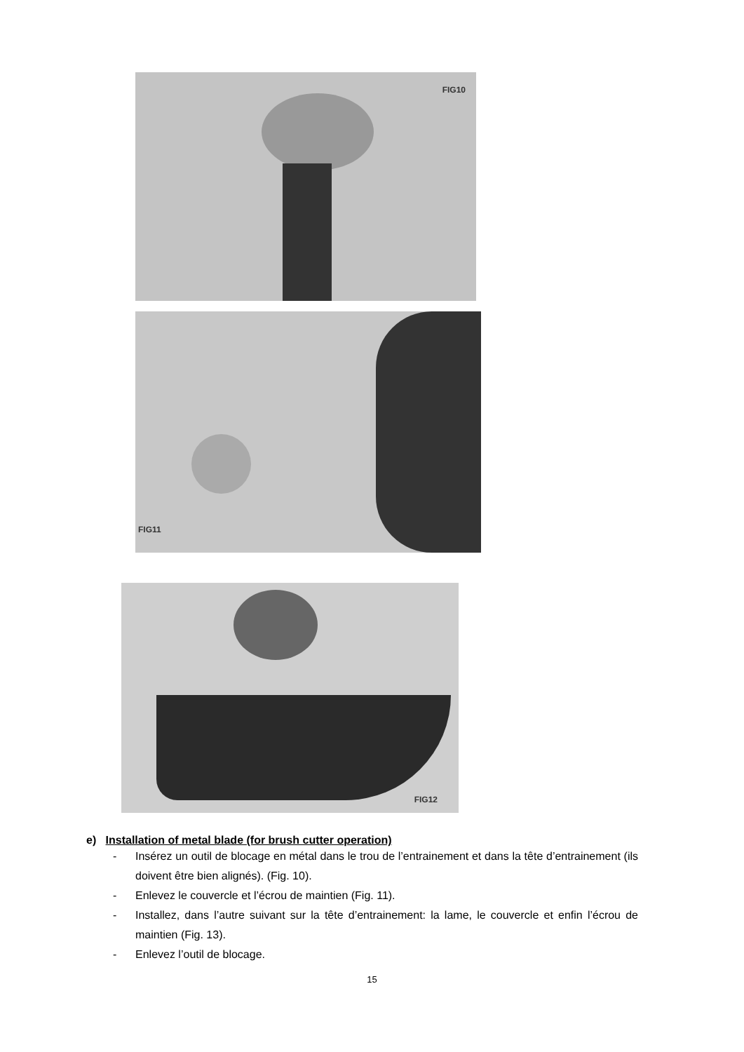FIG10
FIG11
FIG12
e) Installation of metal blade (for brush cutter operation)
- Insérez un outil de blocage en métal dans le trou de l’entrainement et dans la tête d’entrainement (ils doivent être bien alignés). (Fig. 10).
- Enlevez le couvercle et l’écrou de maintien (Fig. 11).
- Installez, dans l’autre suivant sur la tête d’entrainement: la lame, le couvercle et enfin l’écrou de maintien (Fig. 13).
- Enlevez l’outil de blocage.
15